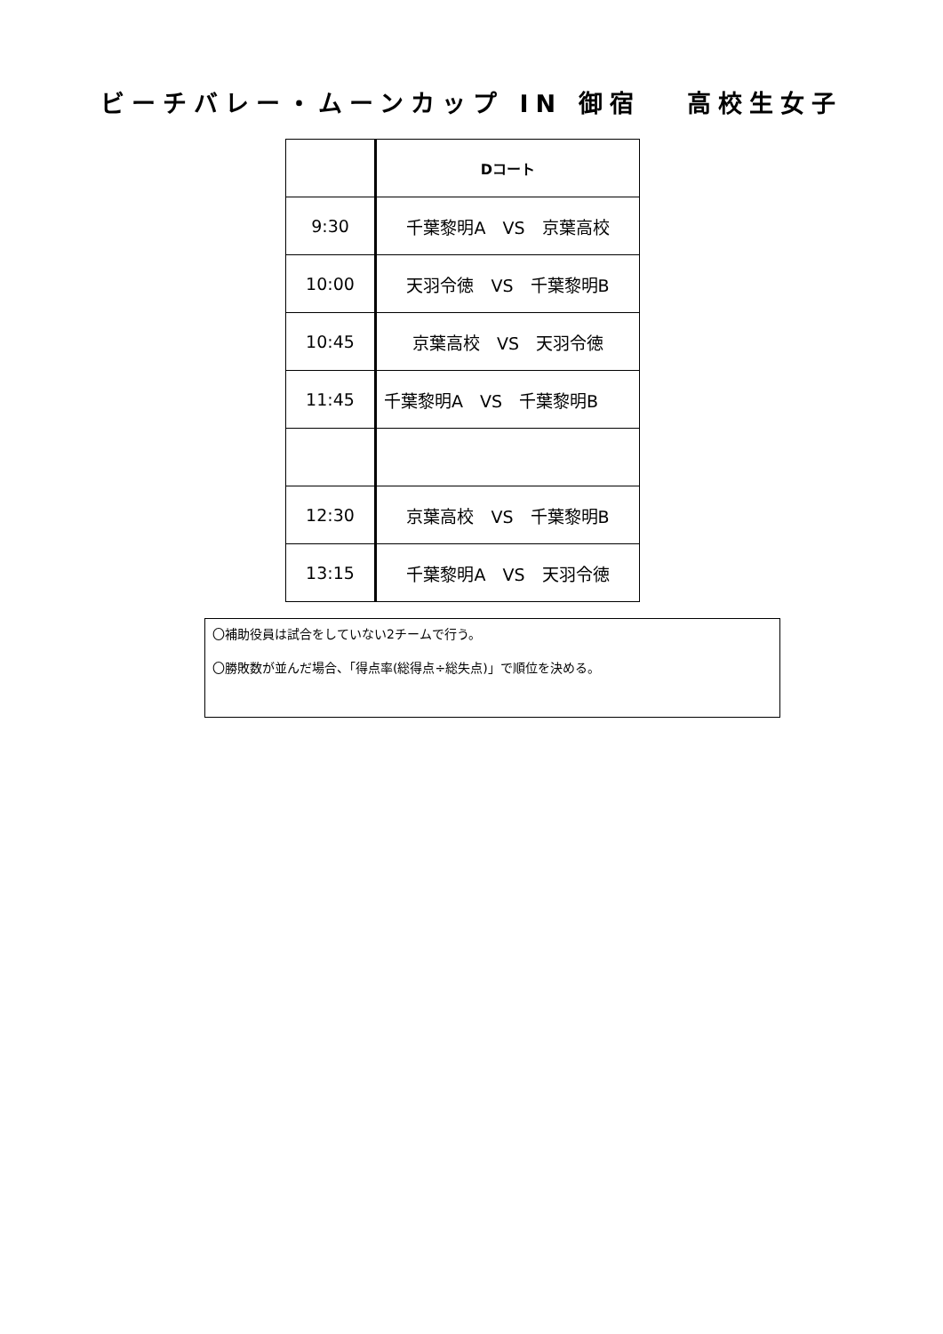ビーチバレー・ムーンカップ IN 御宿　 高校生女子
| | Dコート |
| 9:30 | 千葉黎明A VS 京葉高校 |
| 10:00 | 天羽令徳 VS 千葉黎明B |
| 10:45 | 京葉高校 VS 天羽令徳 |
| 11:45 | 千葉黎明A VS 千葉黎明B |
| 12:30 | 京葉高校 VS 千葉黎明B |
| 13:15 | 千葉黎明A VS 天羽令徳 |
〇補助役員は試合をしていない2チームで行う。
〇勝敗数が並んだ場合、「得点率(総得点÷総失点)」で順位を決める。